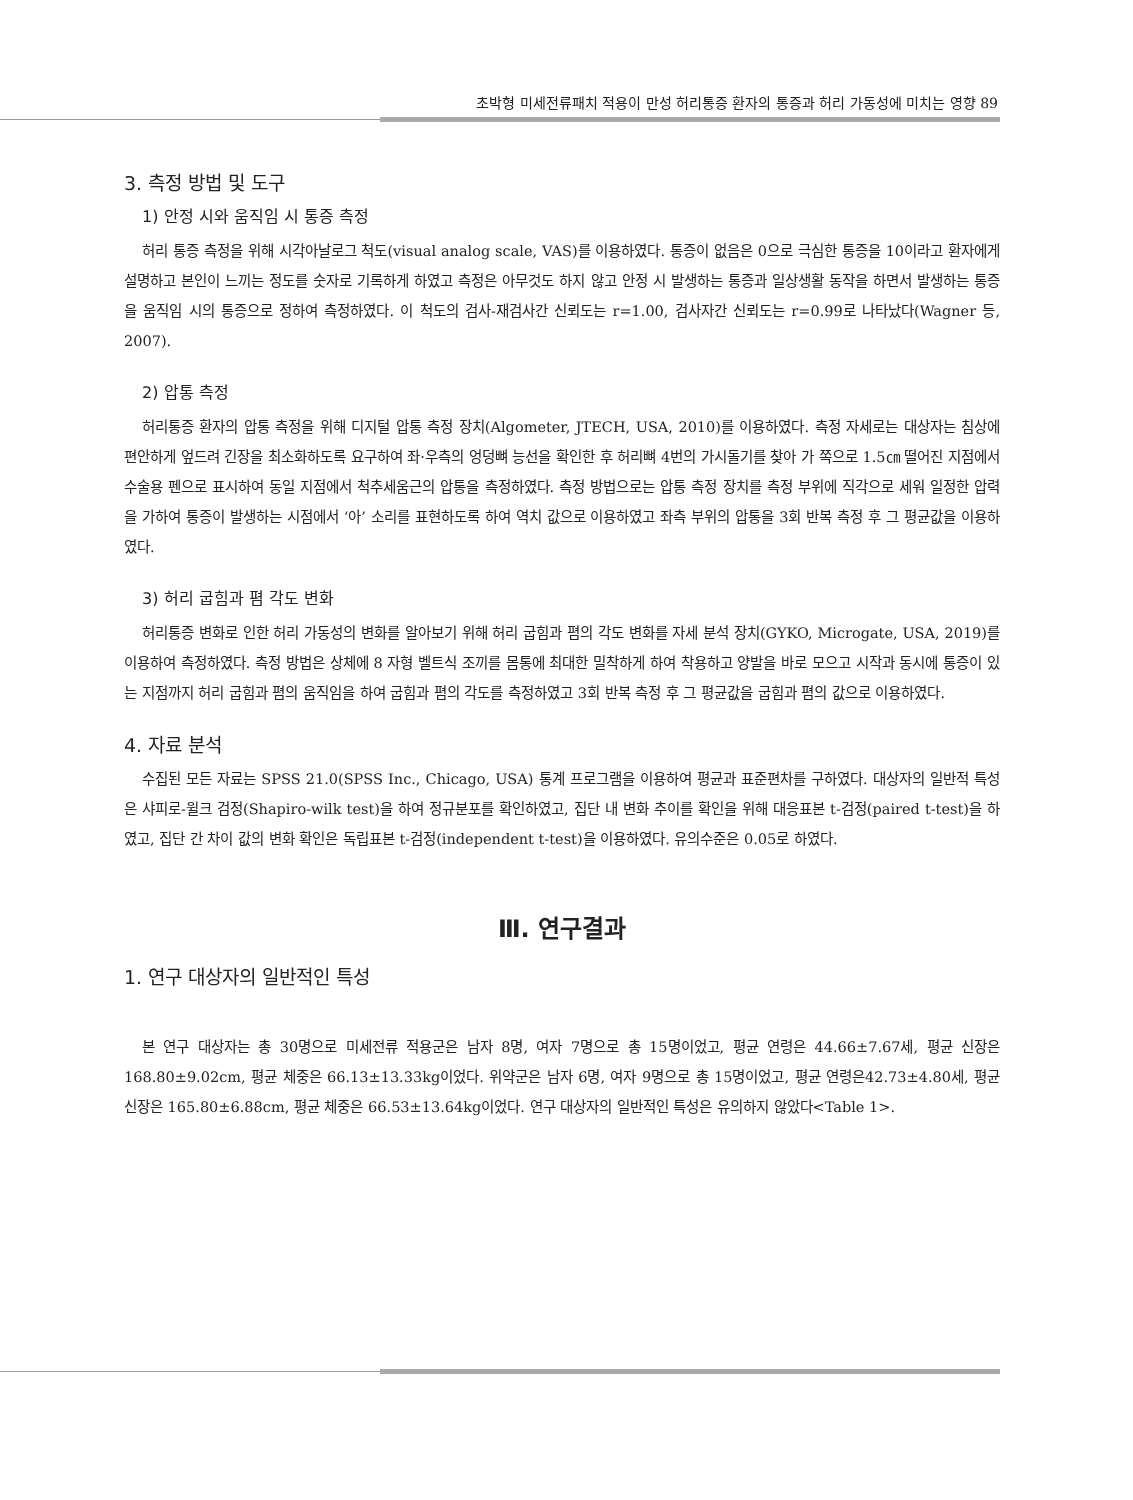초박형 미세전류패치 적용이 만성 허리통증 환자의 통증과 허리 가동성에 미치는 영향 89
3. 측정 방법 및 도구
1) 안정 시와 움직임 시 통증 측정
허리 통증 측정을 위해 시각아날로그 척도(visual analog scale, VAS)를 이용하였다. 통증이 없음은 0으로 극심한 통증을 10이라고 환자에게 설명하고 본인이 느끼는 정도를 숫자로 기록하게 하였고 측정은 아무것도 하지 않고 안정 시 발생하는 통증과 일상생활 동작을 하면서 발생하는 통증을 움직임 시의 통증으로 정하여 측정하였다. 이 척도의 검사-재검사간 신뢰도는 r=1.00, 검사자간 신뢰도는 r=0.99로 나타났다(Wagner 등, 2007).
2) 압통 측정
허리통증 환자의 압통 측정을 위해 디지털 압통 측정 장치(Algometer, JTECH, USA, 2010)를 이용하였다. 측정 자세로는 대상자는 침상에 편안하게 엎드려 긴장을 최소화하도록 요구하여 좌·우측의 엉덩뼈 능선을 확인한 후 허리뼈 4번의 가시돌기를 찾아 가 쪽으로 1.5㎝ 떨어진 지점에서 수술용 펜으로 표시하여 동일 지점에서 척추세움근의 압통을 측정하였다. 측정 방법으로는 압통 측정 장치를 측정 부위에 직각으로 세워 일정한 압력을 가하여 통증이 발생하는 시점에서 ‘아’ 소리를 표현하도록 하여 역치 값으로 이용하였고 좌측 부위의 압통을 3회 반복 측정 후 그 평균값을 이용하였다.
3) 허리 굽힘과 폄 각도 변화
허리통증 변화로 인한 허리 가동성의 변화를 알아보기 위해 허리 굽힘과 폄의 각도 변화를 자세 분석 장치(GYKO, Microgate, USA, 2019)를 이용하여 측정하였다. 측정 방법은 상체에 8 자형 벨트식 조끼를 몸통에 최대한 밀착하게 하여 착용하고 양발을 바로 모으고 시작과 동시에 통증이 있는 지점까지 허리 굽힘과 폄의 움직임을 하여 굽힘과 폄의 각도를 측정하였고 3회 반복 측정 후 그 평균값을 굽힘과 폄의 값으로 이용하였다.
4. 자료 분석
수집된 모든 자료는 SPSS 21.0(SPSS Inc., Chicago, USA) 통계 프로그램을 이용하여 평균과 표준편차를 구하였다. 대상자의 일반적 특성은 샤피로-윌크 검정(Shapiro-wilk test)을 하여 정규분포를 확인하였고, 집단 내 변화 추이를 확인을 위해 대응표본 t-검정(paired t-test)을 하였고, 집단 간 차이 값의 변화 확인은 독립표본 t-검정(independent t-test)을 이용하였다. 유의수준은 0.05로 하였다.
Ⅲ. 연구결과
1. 연구 대상자의 일반적인 특성
본 연구 대상자는 총 30명으로 미세전류 적용군은 남자 8명, 여자 7명으로 총 15명이었고, 평균 연령은 44.66±7.67세, 평균 신장은 168.80±9.02cm, 평균 체중은 66.13±13.33kg이었다. 위약군은 남자 6명, 여자 9명으로 총 15명이었고, 평균 연령은42.73±4.80세, 평균 신장은 165.80±6.88cm, 평균 체중은 66.53±13.64kg이었다. 연구 대상자의 일반적인 특성은 유의하지 않았다<Table 1>.